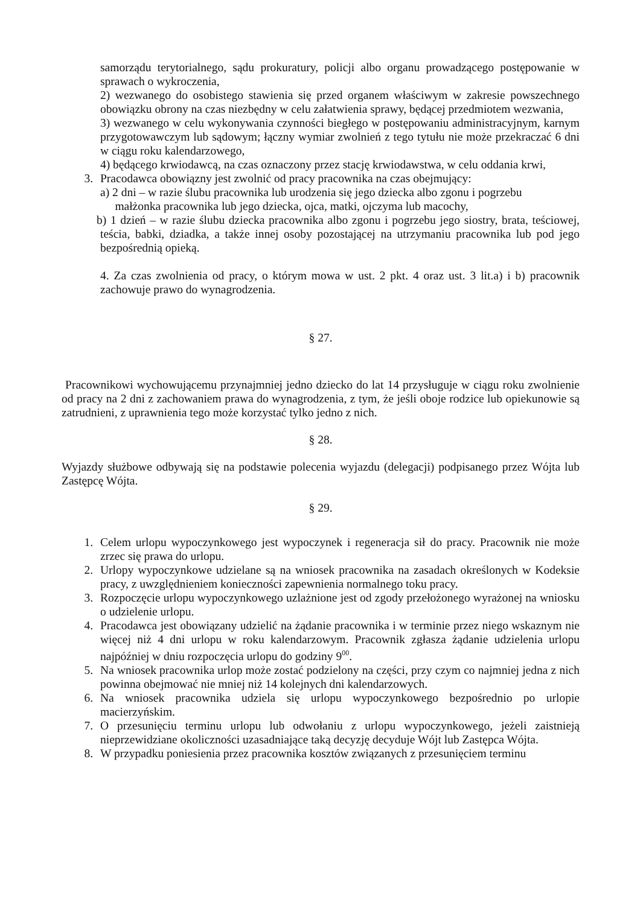samorządu terytorialnego, sądu prokuratury, policji albo organu prowadzącego postępowanie w sprawach o wykroczenia,
2) wezwanego do osobistego stawienia się przed organem właściwym w zakresie powszechnego obowiązku obrony na czas niezbędny w celu załatwienia sprawy, będącej przedmiotem wezwania,
3) wezwanego w celu wykonywania czynności biegłego w postępowaniu administracyjnym, karnym przygotowawczym lub sądowym; łączny wymiar zwolnień z tego tytułu nie może przekraczać 6 dni w ciągu roku kalendarzowego,
4) będącego krwiodawcą, na czas oznaczony przez stację krwiodawstwa, w celu oddania krwi,
3. Pracodawca obowiązny jest zwolnić od pracy pracownika na czas obejmujący:
a) 2 dni – w razie ślubu pracownika lub urodzenia się jego dziecka albo zgonu i pogrzebu
małżonka pracownika lub jego dziecka, ojca, matki, ojczyma lub macochy,
b) 1 dzień – w razie ślubu dziecka pracownika albo zgonu i pogrzebu jego siostry, brata, teściowej, teścia, babki, dziadka, a także innej osoby pozostającej na utrzymaniu pracownika lub pod jego bezpośrednią opieką.
4. Za czas zwolnienia od pracy, o którym mowa w ust. 2 pkt. 4 oraz ust. 3 lit.a) i b) pracownik zachowuje prawo do wynagrodzenia.
§ 27.
Pracownikowi wychowującemu przynajmniej jedno dziecko do lat 14 przysługuje w ciągu roku zwolnienie od pracy na 2 dni z zachowaniem prawa do wynagrodzenia, z tym, że jeśli oboje rodzice lub opiekunowie są zatrudnieni, z uprawnienia tego może korzystać tylko jedno z nich.
§ 28.
Wyjazdy służbowe odbywają się na podstawie polecenia wyjazdu (delegacji) podpisanego przez Wójta lub Zastępcę Wójta.
§ 29.
1. Celem urlopu wypoczynkowego jest wypoczynek i regeneracja sił do pracy. Pracownik nie może zrzec się prawa do urlopu.
2. Urlopy wypoczynkowe udzielane są na wniosek pracownika na zasadach określonych w Kodeksie pracy, z uwzględnieniem konieczności zapewnienia normalnego toku pracy.
3. Rozpoczęcie urlopu wypoczynkowego uzlażnione jest od zgody przełożonego wyrażonej na wniosku o udzielenie urlopu.
4. Pracodawca jest obowiązany udzielić na żądanie pracownika i w terminie przez niego wskaznym nie więcej niż 4 dni urlopu w roku kalendarzowym. Pracownik zgłasza żądanie udzielenia urlopu najpóźniej w dniu rozpoczęcia urlopu do godziny 9<sup>00</sup>.
5. Na wniosek pracownika urlop może zostać podzielony na części, przy czym co najmniej jedna z nich powinna obejmować nie mniej niż 14 kolejnych dni kalendarzowych.
6. Na wniosek pracownika udziela się urlopu wypoczynkowego bezpośrednio po urlopie macierzyńskim.
7. O przesunięciu terminu urlopu lub odwołaniu z urlopu wypoczynkowego, jeżeli zaistnieją nieprzewidziane okoliczności uzasadniające taką decyzję decyduje Wójt lub Zastępca Wójta.
8. W przypadku poniesienia przez pracownika kosztów związanych z przesunięciem terminu